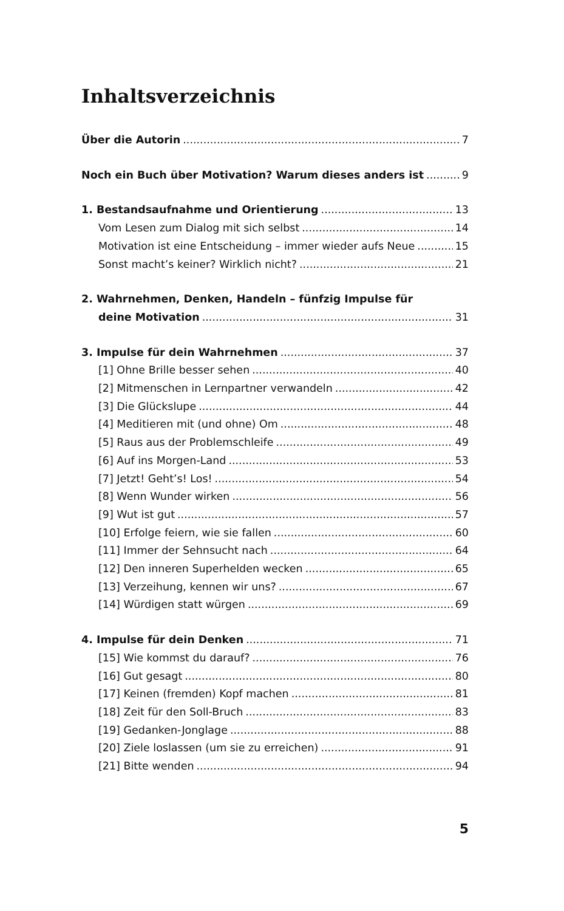Inhaltsverzeichnis
Über die Autorin 7
Noch ein Buch über Motivation? Warum dieses anders ist 9
1. Bestandsaufnahme und Orientierung 13
Vom Lesen zum Dialog mit sich selbst 14
Motivation ist eine Entscheidung – immer wieder aufs Neue 15
Sonst macht’s keiner? Wirklich nicht? 21
2. Wahrnehmen, Denken, Handeln – fünfzig Impulse für
deine Motivation 31
3. Impulse für dein Wahrnehmen 37
[1] Ohne Brille besser sehen 40
[2] Mitmenschen in Lernpartner verwandeln 42
[3] Die Glückslupe 44
[4] Meditieren mit (und ohne) Om 48
[5] Raus aus der Problemschleife 49
[6] Auf ins Morgen-Land 53
[7] Jetzt! Geht’s! Los! 54
[8] Wenn Wunder wirken 56
[9] Wut ist gut 57
[10] Erfolge feiern, wie sie fallen 60
[11] Immer der Sehnsucht nach 64
[12] Den inneren Superhelden wecken 65
[13] Verzeihung, kennen wir uns? 67
[14] Würdigen statt würgen 69
4. Impulse für dein Denken 71
[15] Wie kommst du darauf? 76
[16] Gut gesagt 80
[17] Keinen (fremden) Kopf machen 81
[18] Zeit für den Soll-Bruch 83
[19] Gedanken-Jonglage 88
[20] Ziele loslassen (um sie zu erreichen) 91
[21] Bitte wenden 94
5